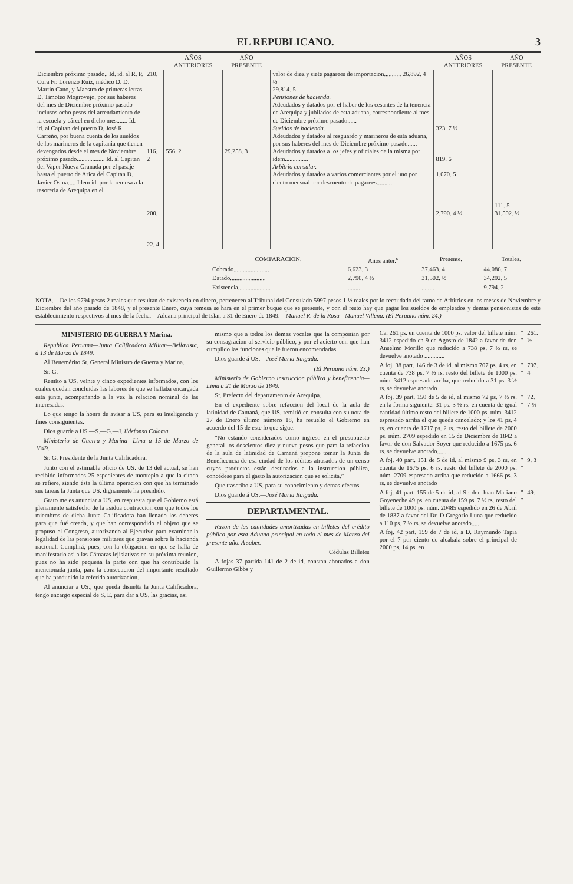EL REPUBLICANO. 3
| | | AÑOS ANTERIORES | AÑO PRESENTE | | AÑOS ANTERIORES | AÑO PRESENTE |
| --- | --- | --- | --- | --- | --- | --- |
| Diciembre próximo pasado.. Id. id. al R. P. Cura Fr. Lorenzo Ruiz, médico D. D. Martin Cano, y Maestro de primeras letras D. Timoteo Mogrovejo, por sus haberes del mes de Diciembre próximo pasado inclusos ocho pesos del arrendamiento de la escuela y cárcel en dicho mes....... Id. id. al Capitan del puerto D. José R. Carreño, por buena cuenta de los sueldos de los marineros de la capitania que tienen devengados desde el mes de Noviembre próximo pasado.................. Id. al Capitan del Vapor Nueva Granada por el pasaje hasta el puerto de Arica del Capitan D. Javier Osma..... Idem id. por la remesa a la tesoreria de Arequipa en el | 210. 116. 2 200. 22. 4 | 556. 2 | 29.258. 3 | valor de diez y siete pagarees de importacion........... 26.892. 4 ½ 29.814. 5 Pensiones de hacienda. Adeudados y datados por el haber de los cesantes de la tenencia de Arequipa y jubilados de esta aduana, correspondiente al mes de Diciembre próximo pasado...... Sueldos de hacienda. Adeudados y datados al resguardo y marineros de esta aduana, por sus haberes del mes de Diciembre próximo pasado...... Adeudados y datados a los jefes y oficiales de la misma por idem............... Arbitrio consular. Adeudados y datados a varios comerciantes por el uno por ciento mensual por descuento de pagarees.......... | 323. 7 ½ 819. 6 1.070. 5 2.790. 4 ½ | 111. 5 31.502. ½ |
| COMPARACION. | Años anter.<sup>s</sup> | Presente. | Totales. |
| --- | --- | --- | --- |
| Cobrado....................... | 6.623. 3 | 37.463. 4 | 44.086. 7 |
| Datado....................... | 2.790. 4 ½ | 31.502. ½ | 34.292. 5 |
| Existencia..................... | ........ | ........ | 9.794. 2 |
NOTA.—De los 9794 pesos 2 reales que resultan de existencia en dinero, pertenecen al Tribunal del Consulado 5997 pesos 1 ½ reales por lo recaudado del ramo de Arbitrios en los meses de Noviembre y Diciembre del año pasado de 1848, y el presente Enero, cuya remesa se hara en el primer buque que se presente, y con el resto hay que pagar los sueldos de empleados y demas pensionistas de este establecimiento respectivos al mes de la fecha.—Aduana principal de Islai, a 31 de Enero de 1849.—Manuel R. de la Rosa—Manuel Villena. (El Peruano núm. 24.)
MINISTERIO DE GUERRA Y Marina.
Republica Peruana—Junta Calificadora Militar—Bellavista, á 13 de Marzo de 1849.
Al Benemérito Sr. General Ministro de Guerra y Marina.
Sr. G.
Remito a US. veinte y cinco expedientes informados, con los cuales quedan concluidas las labores de que se hallaba encargada esta junta, acompañando a la vez la relacion nominal de las interesadas.
Lo que tengo la honra de avisar a US. para su inteligencia y fines consiguientes.
Dios guarde a US.—S.—G.—J. Ildefonso Coloma.
Ministerio de Guerra y Marina—Lima a 15 de Marzo de 1849.
Sr. G. Presidente de la Junta Calificadora.
Junto con el estimable oficio de US. de 13 del actual, se han recibido informados 25 espedientes de montepio a que la citada se refiere, siendo ésta la última operacion con que ha terminado sus tareas la Junta que US. dignamente ha presidido.
Grato me es anunciar a US. en respuesta que el Gobierno está plenamente satisfecho de la asidua contraccion con que todos los miembros de dicha Junta Calificadora han llenado los deberes para que fué creada, y que han correspondido al objeto que se propuso el Congreso, autorizando al Ejecutivo para examinar la legalidad de las pensiones militares que gravan sobre la hacienda nacional. Cumplirá, pues, con la obligacion en que se halla de manifestarlo asi a las Cámaras lejislativas en su próxima reunion, pues no ha sido pequeña la parte con que ha contribuido la mencionada junta, para la consecucion del importante resultado que ha producido la referida autorizacion.
Al anunciar a US., que queda disuelta la Junta Calificadora, tengo encargo especial de S. E. para dar a US. las gracias, asi
mismo que a todos los demas vocales que la componian por su consagracion al servicio público, y por el acierto con que han cumplido las funciones que le fueron encomendadas.
Dios guarde á US.—José Maria Raigada.
(El Peruano núm. 23.)
Ministerio de Gobierno instruccion pública y beneficencia—Lima a 21 de Marzo de 1849.
Sr. Prefecto del departamento de Arequipa.
En el expediente sobre refaccion del local de la aula de latinidad de Camaná, que US. remitió en consulta con su nota de 27 de Enero último número 18, ha resuelto el Gobierno en acuerdo del 15 de este lo que sigue.
“No estando considerados como ingreso en el presupuesto general los doscientos diez y nueve pesos que para la refaccion de la aula de latinidad de Camaná propone tomar la Junta de Beneficencia de esa ciudad de los réditos atrasados de un censo cuyos productos están destinados a la instruccion pública, concédese para el gasto la autorizacion que se solicita.”
Que trascribo a US. para su conocimiento y demas efectos.
Dios guarde á US.—José Maria Raigada.
DEPARTAMENTAL.
Razon de las cantidades amortizadas en billetes del crédito público por esta Aduana principal en todo el mes de Marzo del presente año. A saber.
Cédulas Billetes
A fojas 37 partida 141 de 2 de id. constan abonados a don Guillermo Gibbs y
| Ca. 261 ps. en cuenta de 1000 ps. valor del billete núm. 3412 espedido en 9 de Agosto de 1842 a favor de don Anselmo Morillo que reducido a 738 ps. 7 ½ rs. se devuelve anotado ............. | ” ” | 261. ½ |
| A foj. 38 part. 146 de 3 de id. al mismo 707 ps. 4 rs. en cuenta de 738 ps. 7 ½ rs. resto del billete de 1000 ps. núm. 3412 espresado arriba, que reducido a 31 ps. 3 ½ rs. se devuelve anotado | ” ” | 707. 4 |
| A foj. 39 part. 150 de 5 de id. al mismo 72 ps. 7 ½ rs. en la forma siguiente: 31 ps. 3 ½ rs. en cuenta de igual cantidad último resto del billete de 1000 ps. núm. 3412 espresado arriba el que queda cancelado: y los 41 ps. 4 rs. en cuenta de 1717 ps. 2 rs. resto del billete de 2000 ps. núm. 2709 espedido en 15 de Diciembre de 1842 a favor de don Salvador Soyer que reducido a 1675 ps. 6 rs. se devuelve anotado.......... | ” ” | 72. 7 ½ |
| A foj. 40 part. 151 de 5 de id. al mismo 9 ps. 3 rs. en cuenta de 1675 ps. 6 rs. resto del billete de 2000 ps. núm. 2709 espresado arriba que reducido a 1666 ps. 3 rs. se devuelve anotado | ” ” | 9. 3 |
| A foj. 41 part. 155 de 5 de id. al Sr. don Juan Mariano Goyeneche 49 ps. en cuenta de 159 ps. 7 ½ rs. resto del billete de 1000 ps. núm. 20485 espedido en 26 de Abril de 1837 a favor del Dr. D Gregorio Luna que reducido a 110 ps. 7 ½ rs. se devuelve anotado..... | ” ” | 49. |
| A foj. 42 part. 159 de 7 de id. a D. Raymundo Tapia por el 7 por ciento de alcabala sobre el principal de 2000 ps. 14 ps. en | | |